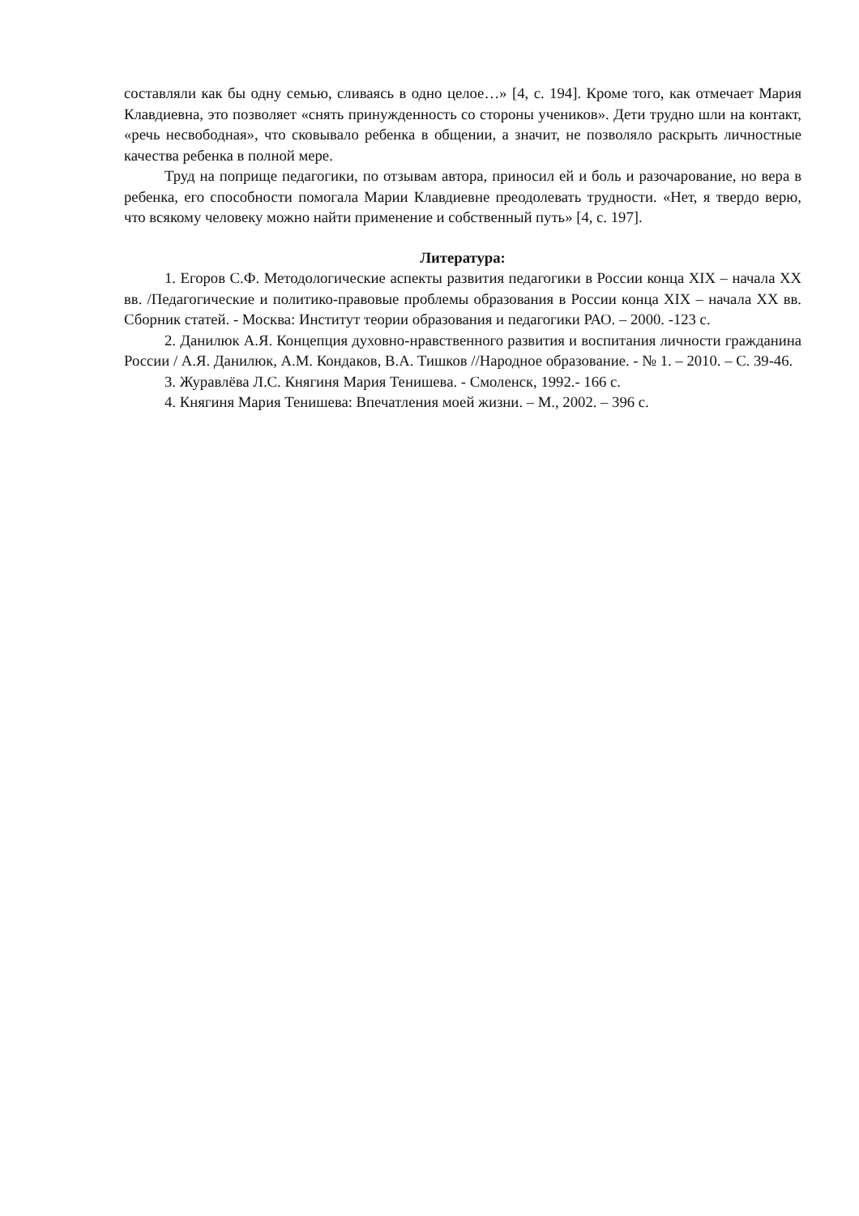составляли как бы одну семью, сливаясь в одно целое…» [4, с. 194]. Кроме того, как отмечает Мария Клавдиевна, это позволяет «снять принужденность со стороны учеников». Дети трудно шли на контакт, «речь несвободная», что сковывало ребенка в общении, а значит, не позволяло раскрыть личностные качества ребенка в полной мере.
Труд на поприще педагогики, по отзывам автора, приносил ей и боль и разочарование, но вера в ребенка, его способности помогала Марии Клавдиевне преодолевать трудности. «Нет, я твердо верю, что всякому человеку можно найти применение и собственный путь» [4, с. 197].
Литература:
1. Егоров С.Ф. Методологические аспекты развития педагогики в России конца XIX – начала XX вв. /Педагогические и политико-правовые проблемы образования в России конца XIX – начала XX вв. Сборник статей. - Москва: Институт теории образования и педагогики РАО. – 2000. -123 с.
2. Данилюк А.Я. Концепция духовно-нравственного развития и воспитания личности гражданина России / А.Я. Данилюк, А.М. Кондаков, В.А. Тишков //Народное образование. - № 1. – 2010. – С. 39-46.
3. Журавлёва Л.С. Княгиня Мария Тенишева. - Смоленск, 1992.- 166 с.
4. Княгиня Мария Тенишева: Впечатления моей жизни. – М., 2002. – 396 с.